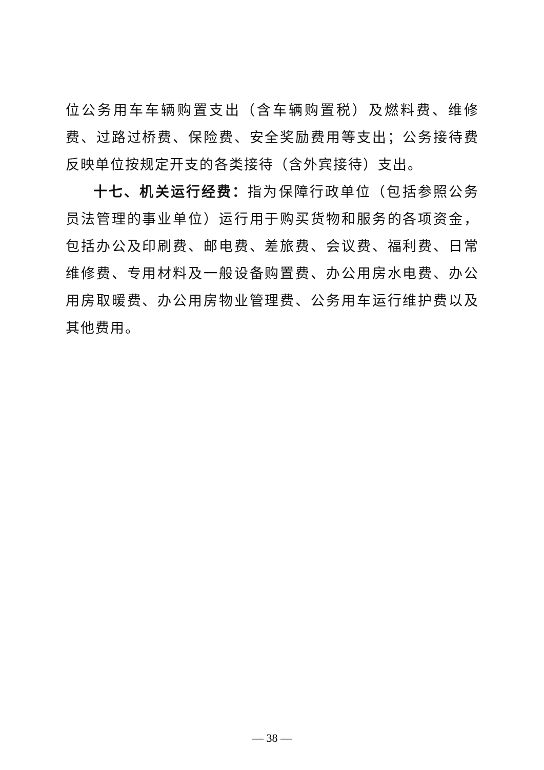位公务用车车辆购置支出（含车辆购置税）及燃料费、维修费、过路过桥费、保险费、安全奖励费用等支出；公务接待费反映单位按规定开支的各类接待（含外宾接待）支出。
十七、机关运行经费：指为保障行政单位（包括参照公务员法管理的事业单位）运行用于购买货物和服务的各项资金，包括办公及印刷费、邮电费、差旅费、会议费、福利费、日常维修费、专用材料及一般设备购置费、办公用房水电费、办公用房取暖费、办公用房物业管理费、公务用车运行维护费以及其他费用。
— 38 —